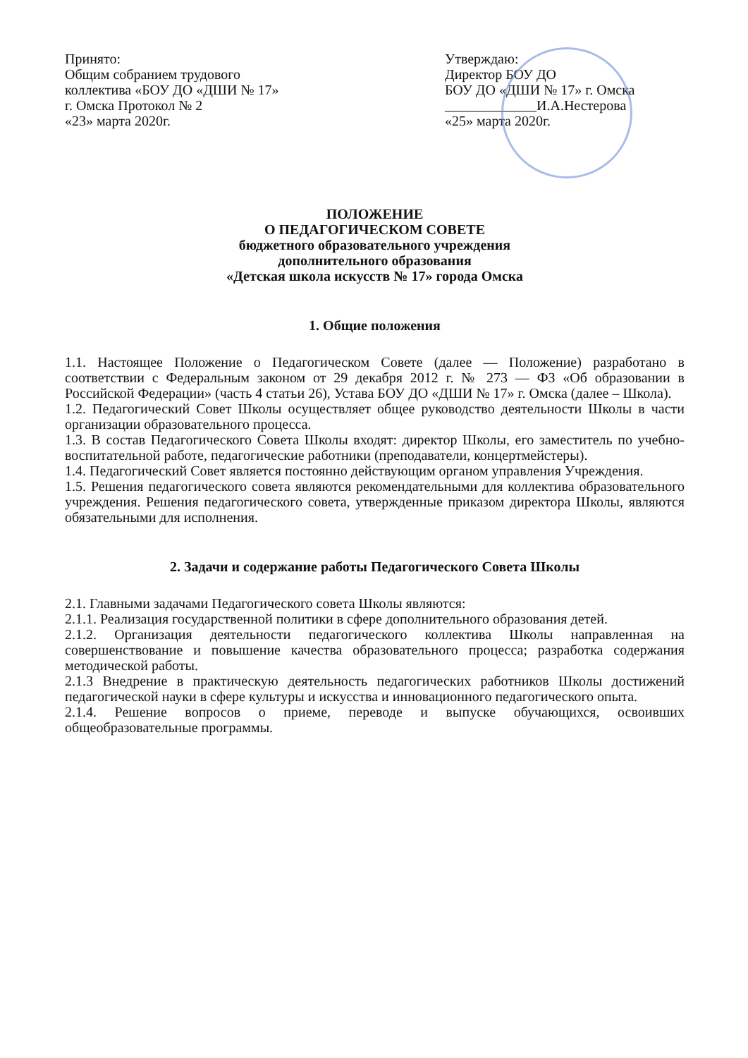Принято:
Общим собранием трудового
коллектива «БОУ ДО «ДШИ № 17»
г. Омска Протокол № 2
«23» марта 2020г.
Утверждаю:
Директор БОУ ДО
БОУ ДО «ДШИ № 17» г. Омска
_____________И.А.Нестерова
«25» марта 2020г.
ПОЛОЖЕНИЕ
О ПЕДАГОГИЧЕСКОМ СОВЕТЕ
бюджетного образовательного учреждения
дополнительного образования
«Детская школа искусств № 17» города Омска
1. Общие положения
1.1. Настоящее Положение о Педагогическом Совете (далее — Положение) разработано в соответствии с Федеральным законом от 29 декабря 2012 г. № 273 — ФЗ «Об образовании в Российской Федерации» (часть 4 статьи 26), Устава БОУ ДО «ДШИ № 17» г. Омска (далее – Школа).
1.2. Педагогический Совет Школы осуществляет общее руководство деятельности Школы в части организации образовательного процесса.
1.3. В состав Педагогического Совета Школы входят: директор Школы, его заместитель по учебно-воспитательной работе, педагогические работники (преподаватели, концертмейстеры).
1.4. Педагогический Совет является постоянно действующим органом управления Учреждения.
1.5. Решения педагогического совета являются рекомендательными для коллектива образовательного учреждения. Решения педагогического совета, утвержденные приказом директора Школы, являются обязательными для исполнения.
2. Задачи и содержание работы Педагогического Совета Школы
2.1. Главными задачами Педагогического совета Школы являются:
2.1.1. Реализация государственной политики в сфере дополнительного образования детей.
2.1.2. Организация деятельности педагогического коллектива Школы направленная на совершенствование и повышение качества образовательного процесса; разработка содержания методической работы.
2.1.3 Внедрение в практическую деятельность педагогических работников Школы достижений педагогической науки в сфере культуры и искусства и инновационного педагогического опыта.
2.1.4. Решение вопросов о приеме, переводе и выпуске обучающихся, освоивших общеобразовательные программы.